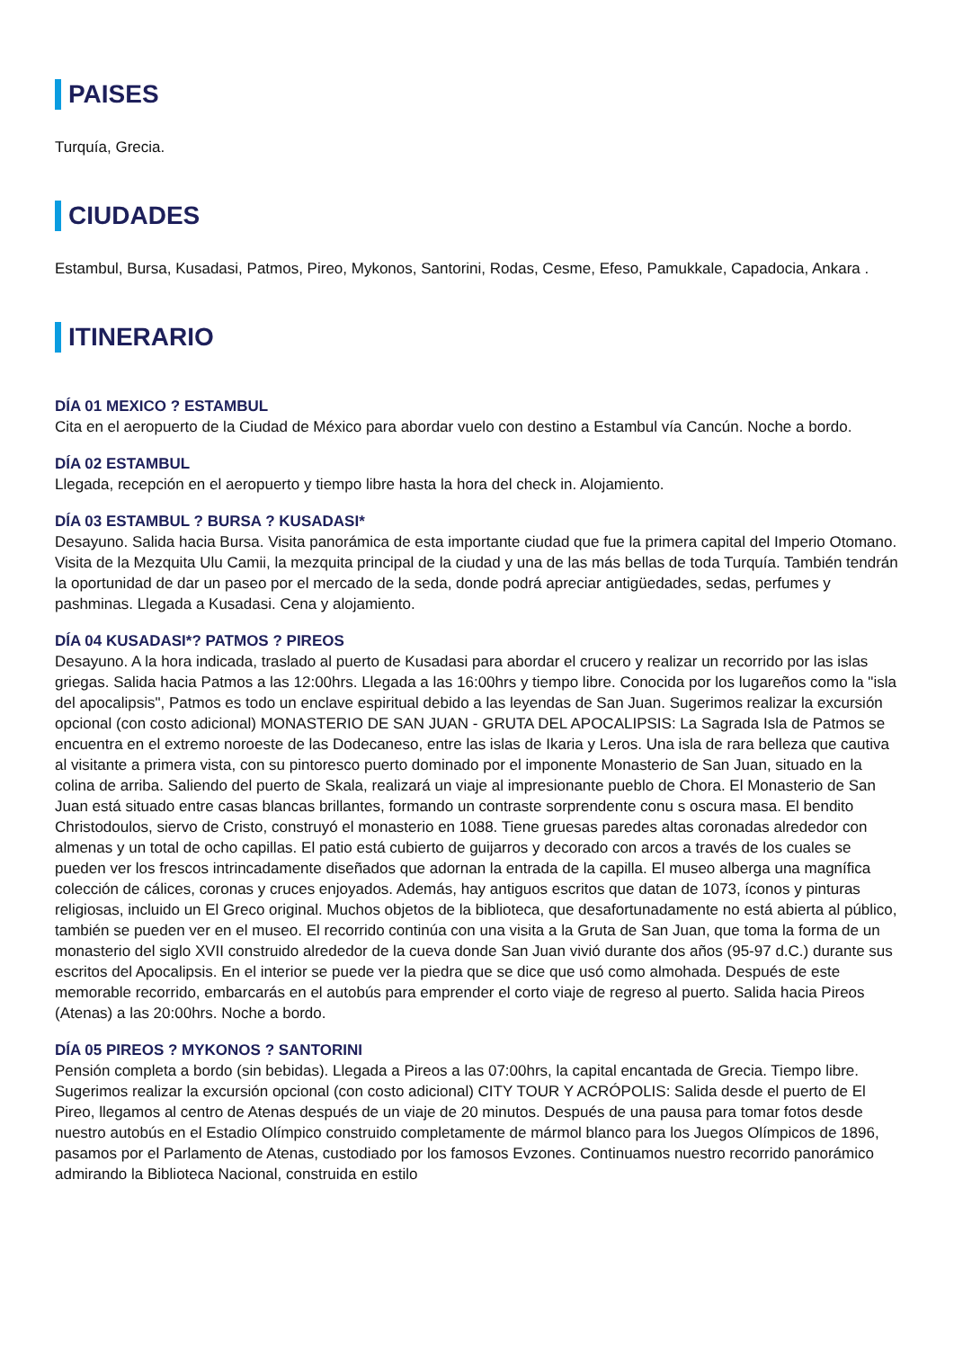PAISES
Turquía, Grecia.
CIUDADES
Estambul, Bursa, Kusadasi, Patmos, Pireo, Mykonos, Santorini, Rodas, Cesme, Efeso, Pamukkale, Capadocia, Ankara .
ITINERARIO
DÍA 01 MEXICO ? ESTAMBUL
Cita en el aeropuerto de la Ciudad de México para abordar vuelo con destino a Estambul vía Cancún. Noche a bordo.
DÍA 02 ESTAMBUL
Llegada, recepción en el aeropuerto y tiempo libre hasta la hora del check in. Alojamiento.
DÍA 03 ESTAMBUL ? BURSA ? KUSADASI*
Desayuno. Salida hacia Bursa. Visita panorámica de esta importante ciudad que fue la primera capital del Imperio Otomano. Visita de la Mezquita Ulu Camii, la mezquita principal de la ciudad y una de las más bellas de toda Turquía. También tendrán la oportunidad de dar un paseo por el mercado de la seda, donde podrá apreciar antigüedades, sedas, perfumes y pashminas. Llegada a Kusadasi. Cena y alojamiento.
DÍA 04 KUSADASI*? PATMOS ? PIREOS
Desayuno. A la hora indicada, traslado al puerto de Kusadasi para abordar el crucero y realizar un recorrido por las islas griegas. Salida hacia Patmos a las 12:00hrs. Llegada a las 16:00hrs y tiempo libre. Conocida por los lugareños como la "isla del apocalipsis", Patmos es todo un enclave espiritual debido a las leyendas de San Juan. Sugerimos realizar la excursión opcional (con costo adicional) MONASTERIO DE SAN JUAN - GRUTA DEL APOCALIPSIS: La Sagrada Isla de Patmos se encuentra en el extremo noroeste de las Dodecaneso, entre las islas de Ikaria y Leros. Una isla de rara belleza que cautiva al visitante a primera vista, con su pintoresco puerto dominado por el imponente Monasterio de San Juan, situado en la colina de arriba. Saliendo del puerto de Skala, realizará un viaje al impresionante pueblo de Chora. El Monasterio de San Juan está situado entre casas blancas brillantes, formando un contraste sorprendente conu s oscura masa. El bendito Christodoulos, siervo de Cristo, construyó el monasterio en 1088. Tiene gruesas paredes altas coronadas alrededor con almenas y un total de ocho capillas. El patio está cubierto de guijarros y decorado con arcos a través de los cuales se pueden ver los frescos intrincadamente diseñados que adornan la entrada de la capilla. El museo alberga una magnífica colección de cálices, coronas y cruces enjoyados. Además, hay antiguos escritos que datan de 1073, íconos y pinturas religiosas, incluido un El Greco original. Muchos objetos de la biblioteca, que desafortunadamente no está abierta al público, también se pueden ver en el museo. El recorrido continúa con una visita a la Gruta de San Juan, que toma la forma de un monasterio del siglo XVII construido alrededor de la cueva donde San Juan vivió durante dos años (95-97 d.C.) durante sus escritos del Apocalipsis. En el interior se puede ver la piedra que se dice que usó como almohada. Después de este memorable recorrido, embarcarás en el autobús para emprender el corto viaje de regreso al puerto. Salida hacia Pireos (Atenas) a las 20:00hrs. Noche a bordo.
DÍA 05 PIREOS ? MYKONOS ? SANTORINI
Pensión completa a bordo (sin bebidas). Llegada a Pireos a las 07:00hrs, la capital encantada de Grecia. Tiempo libre. Sugerimos realizar la excursión opcional (con costo adicional) CITY TOUR Y ACRÓPOLIS: Salida desde el puerto de El Pireo, llegamos al centro de Atenas después de un viaje de 20 minutos. Después de una pausa para tomar fotos desde nuestro autobús en el Estadio Olímpico construido completamente de mármol blanco para los Juegos Olímpicos de 1896, pasamos por el Parlamento de Atenas, custodiado por los famosos Evzones. Continuamos nuestro recorrido panorámico admirando la Biblioteca Nacional, construida en estilo